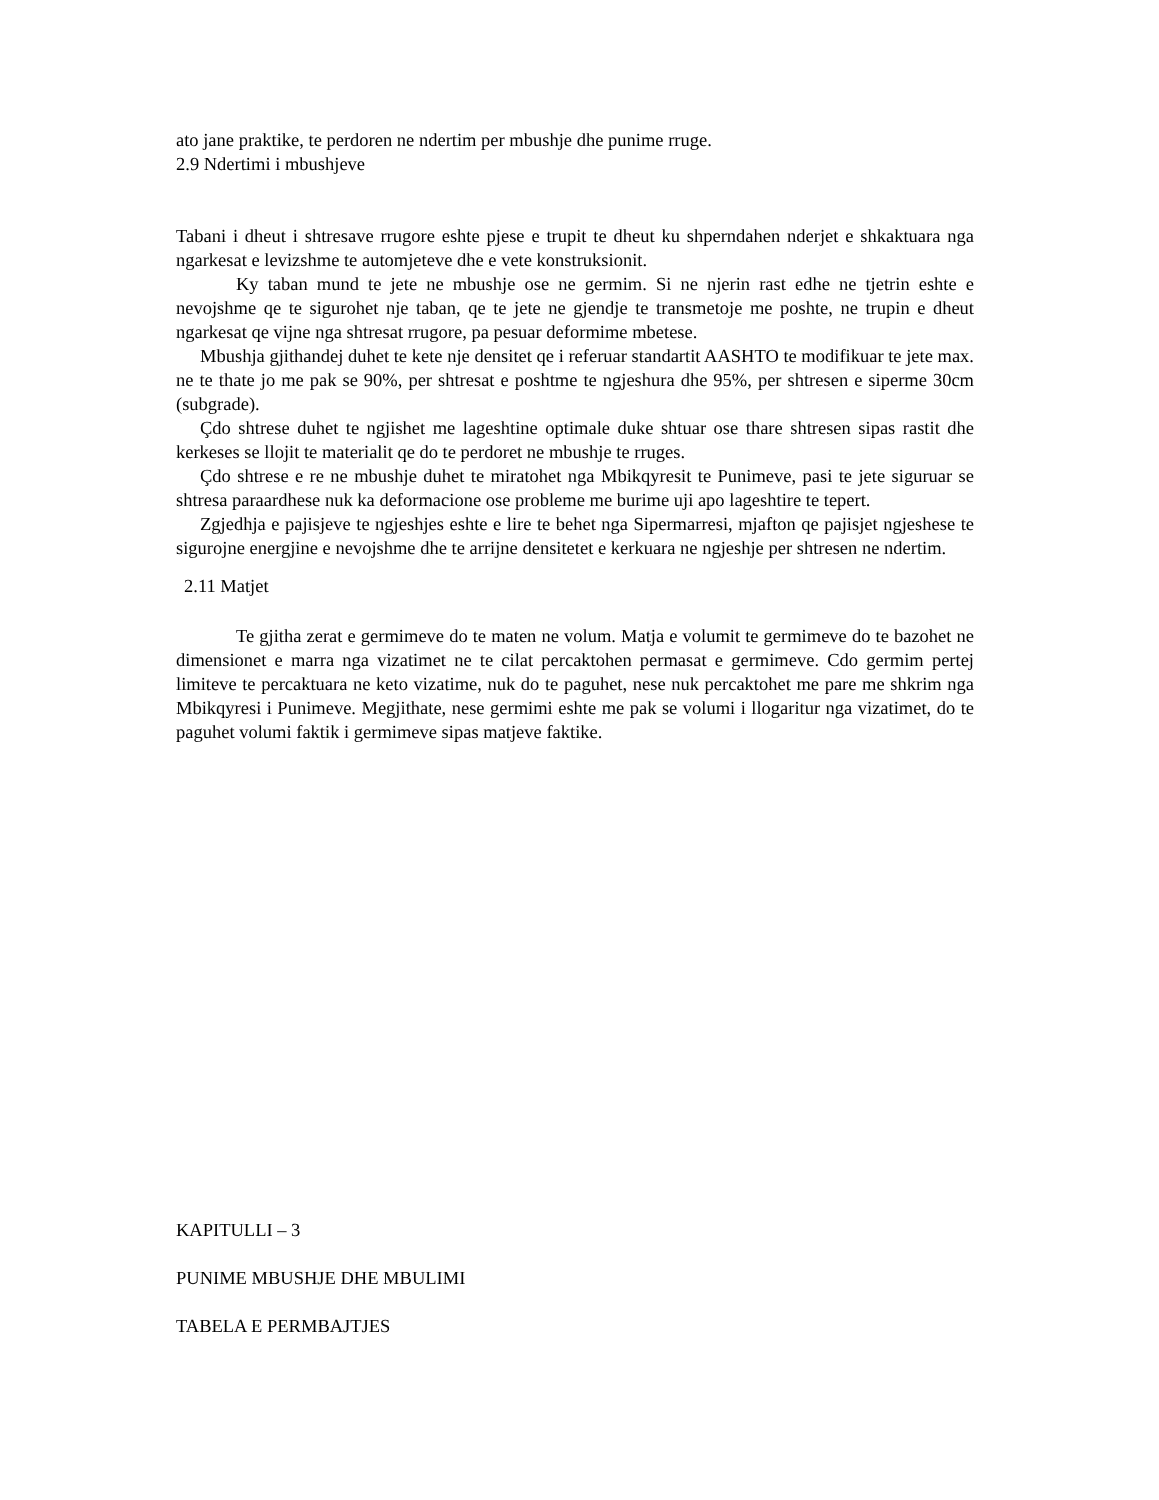ato jane praktike, te perdoren ne ndertim per mbushje dhe punime rruge.
2.9 Ndertimi i mbushjeve
Tabani i dheut i shtresave rrugore eshte pjese e trupit te dheut ku shperndahen nderjet e shkaktuara nga ngarkesat e levizshme te automjeteve dhe e vete konstruksionit.
Ky taban mund te jete ne mbushje ose ne germim. Si ne njerin rast edhe ne tjetrin eshte e nevojshme qe te sigurohet nje taban, qe te jete ne gjendje te transmetoje me poshte, ne trupin e dheut ngarkesat qe vijne nga shtresat rrugore, pa pesuar deformime mbetese.
Mbushja gjithandej duhet te kete nje densitet qe i referuar standartit AASHTO te modifikuar te jete max. ne te thate jo me pak se 90%, per shtresat e poshtme te ngjeshura dhe 95%, per shtresen e siperme 30cm (subgrade).
Çdo shtrese duhet te ngjishet me lageshtine optimale duke shtuar ose thare shtresen sipas rastit dhe kerkeses se llojit te materialit qe do te perdoret ne mbushje te rruges.
Çdo shtrese e re ne mbushje duhet te miratohet nga Mbikqyresit te Punimeve, pasi te jete siguruar se shtresa paraardhese nuk ka deformacione ose probleme me burime uji apo lageshtire te tepert.
Zgjedhja e pajisjeve te ngjeshjes eshte e lire te behet nga Sipermarresi, mjafton qe pajisjet ngjeshese te sigurojne energjine e nevojshme dhe te arrijne densitetet e kerkuara ne ngjeshje per shtresen ne ndertim.
2.11 Matjet
Te gjitha zerat e germimeve do te maten ne volum. Matja e volumit te germimeve do te bazohet ne dimensionet e marra nga vizatimet ne te cilat percaktohen permasat e germimeve. Cdo germim pertej limiteve te percaktuara ne keto vizatime, nuk do te paguhet, nese nuk percaktohet me pare me shkrim nga Mbikqyresi i Punimeve. Megjithate, nese germimi eshte me pak se volumi i llogaritur nga vizatimet, do te paguhet volumi faktik i germimeve sipas matjeve faktike.
KAPITULLI – 3
PUNIME MBUSHJE DHE MBULIMI
TABELA E PERMBAJTJES